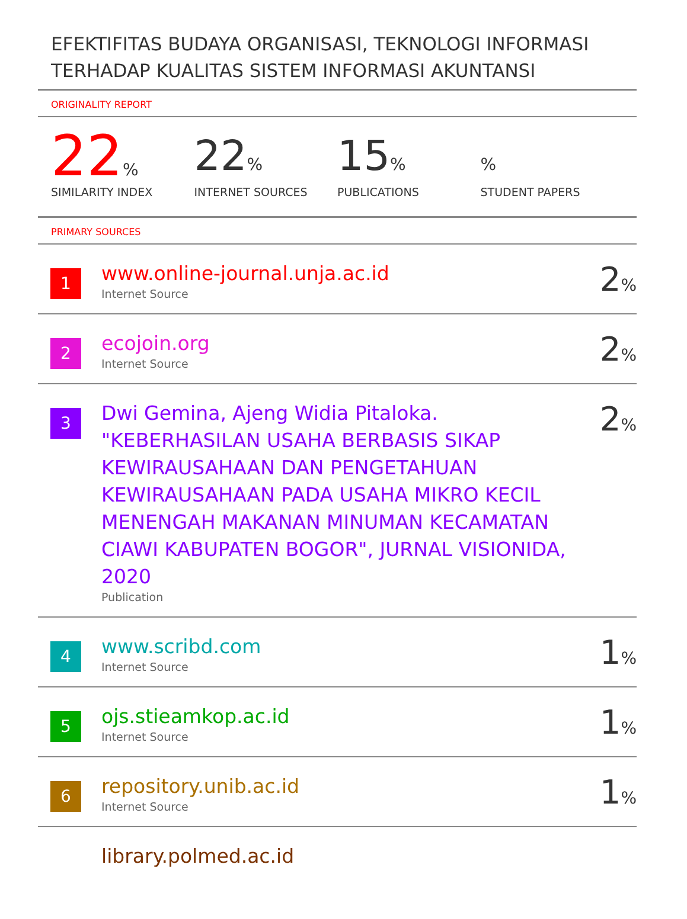EFEKTIFITAS BUDAYA ORGANISASI, TEKNOLOGI INFORMASI TERHADAP KUALITAS SISTEM INFORMASI AKUNTANSI
ORIGINALITY REPORT
22%
SIMILARITY INDEX
22%
INTERNET SOURCES
15%
PUBLICATIONS
%
STUDENT PAPERS
PRIMARY SOURCES
1
www.online-journal.unja.ac.id
Internet Source
2%
2
ecojoin.org
Internet Source
2%
3
Dwi Gemina, Ajeng Widia Pitaloka. "KEBERHASILAN USAHA BERBASIS SIKAP KEWIRAUSAHAAN DAN PENGETAHUAN KEWIRAUSAHAAN PADA USAHA MIKRO KECIL MENENGAH MAKANAN MINUMAN KECAMATAN CIAWI KABUPATEN BOGOR", JURNAL VISIONIDA, 2020
Publication
2%
4
www.scribd.com
Internet Source
1%
5
ojs.stieamkop.ac.id
Internet Source
1%
6
repository.unib.ac.id
Internet Source
1%
library.polmed.ac.id